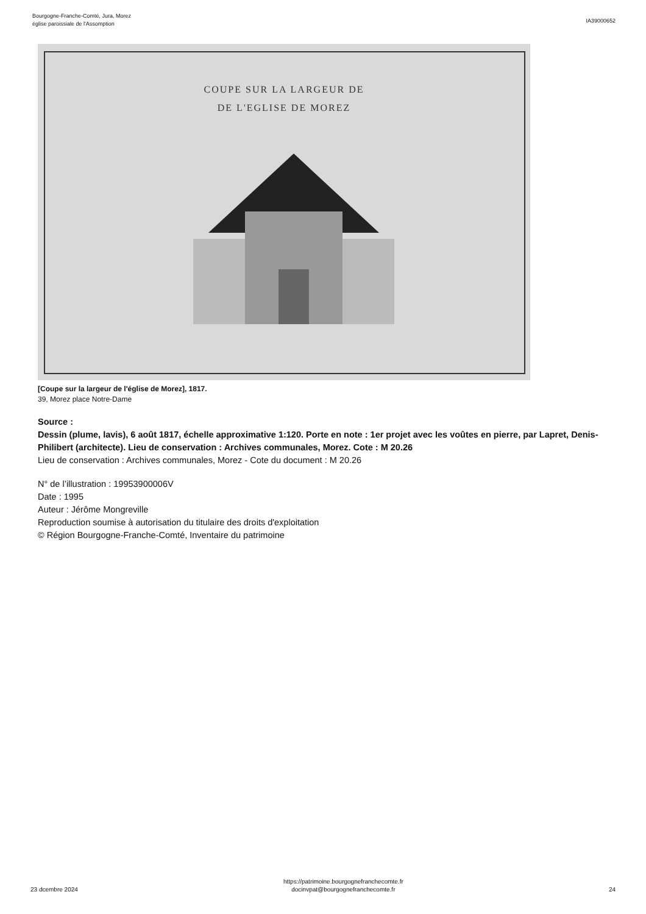Bourgogne-Franche-Comté, Jura, Morez
église paroissiale de l'Assomption
IA39000652
COUPE SUR LA LARGEUR DE
DE L'EGLISE DE MOREZ
[Coupe sur la largeur de l'église de Morez], 1817.
39, Morez place Notre-Dame
Source :
Dessin (plume, lavis), 6 août 1817, échelle approximative 1:120. Porte en note : 1er projet avec les voûtes en pierre, par Lapret, Denis-Philibert (architecte). Lieu de conservation : Archives communales, Morez. Cote : M 20.26
Lieu de conservation : Archives communales, Morez - Cote du document : M 20.26
N° de l’illustration : 19953900006V
Date : 1995
Auteur : Jérôme Mongreville
Reproduction soumise à autorisation du titulaire des droits d'exploitation
© Région Bourgogne-Franche-Comté, Inventaire du patrimoine
23 dcembre 2024 https://patrimoine.bourgognefranchecomte.fr
docinvpat@bourgognefranchecomte.fr
24